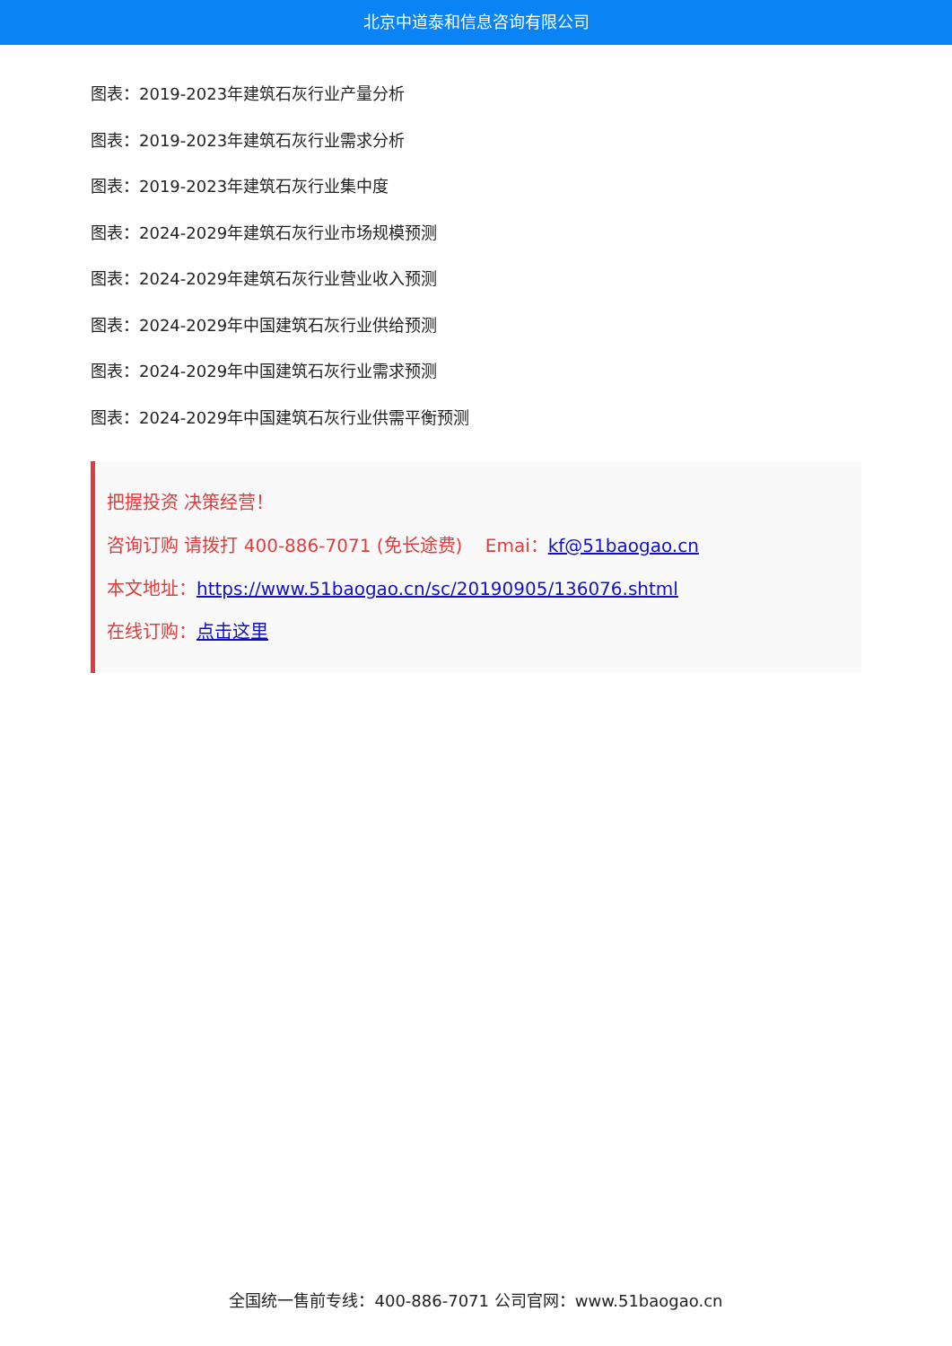北京中道泰和信息咨询有限公司
图表：2019-2023年建筑石灰行业产量分析
图表：2019-2023年建筑石灰行业需求分析
图表：2019-2023年建筑石灰行业集中度
图表：2024-2029年建筑石灰行业市场规模预测
图表：2024-2029年建筑石灰行业营业收入预测
图表：2024-2029年中国建筑石灰行业供给预测
图表：2024-2029年中国建筑石灰行业需求预测
图表：2024-2029年中国建筑石灰行业供需平衡预测
把握投资 决策经营！
咨询订购 请拨打 400-886-7071 (免长途费) Emai：kf@51baogao.cn
本文地址：https://www.51baogao.cn/sc/20190905/136076.shtml
在线订购：点击这里
全国统一售前专线：400-886-7071 公司官网：www.51baogao.cn